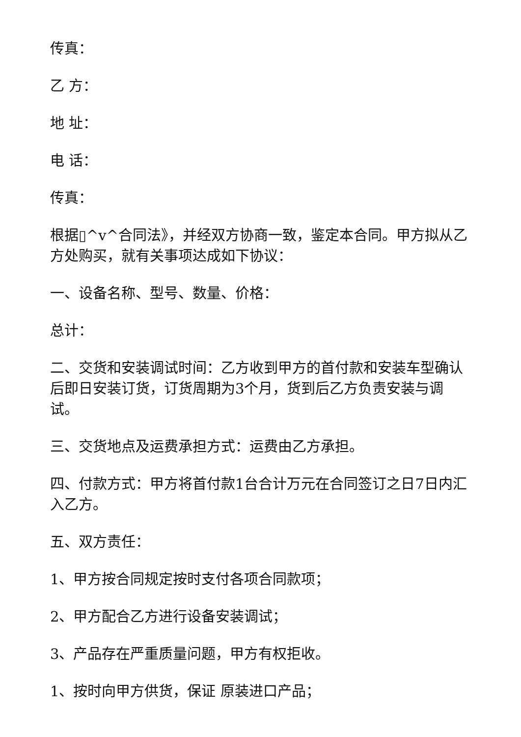传真：
乙 方：
地 址：
电 话：
传真：
根据▯^v^合同法》，并经双方协商一致，鉴定本合同。甲方拟从乙方处购买，就有关事项达成如下协议：
一、设备名称、型号、数量、价格：
总计：
二、交货和安装调试时间：乙方收到甲方的首付款和安装车型确认后即日安装订货，订货周期为3个月，货到后乙方负责安装与调试。
三、交货地点及运费承担方式：运费由乙方承担。
四、付款方式：甲方将首付款1台合计万元在合同签订之日7日内汇入乙方。
五、双方责任：
1、甲方按合同规定按时支付各项合同款项；
2、甲方配合乙方进行设备安装调试；
3、产品存在严重质量问题，甲方有权拒收。
1、按时向甲方供货，保证 原装进口产品；